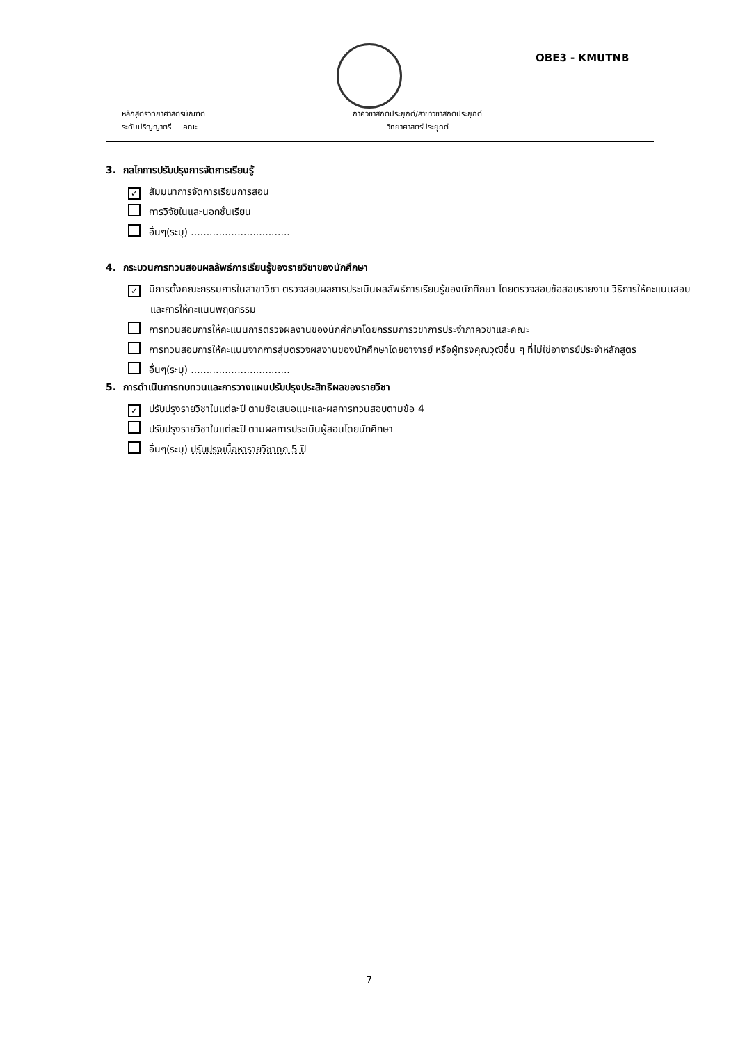OBE3 - KMUTNB
หลักสูตรวิทยาศาสตรบัณฑิต
ระดับปริญญาตรี คณะ
ภาควิชาสถิติประยุกต์/สาขาวิชาสถิติประยุกต์
วิทยาศาสตร์ประยุกต์
3. กลไกการปรับปรุงการจัดการเรียนรู้
✓ สัมมนาการจัดการเรียนการสอน
การวิจัยในและนอกชั้นเรียน
อื่นๆ(ระบุ) ................................
4. กระบวนการทวนสอบผลลัพธ์การเรียนรู้ของรายวิชาของนักศึกษา
✓ มีการตั้งคณะกรรมการในสาขาวิชา ตรวจสอบผลการประเมินผลลัพธ์การเรียนรู้ของนักศึกษา โดยตรวจสอบข้อสอบรายงาน วิธีการให้คะแนนสอบ และการให้คะแนนพฤติกรรม
การทวนสอบการให้คะแนนการตรวจผลงานของนักศึกษาโดยกรรมการวิชาการประจำภาควิชาและคณะ
การทวนสอบการให้คะแนนจากการสุ่มตรวจผลงานของนักศึกษาโดยอาจารย์ หรือผู้ทรงคุณวุฒิอื่น ๆ ที่ไม่ใช่อาจารย์ประจำหลักสูตร
อื่นๆ(ระบุ) ................................
5. การดำเนินการทบทวนและการวางแผนปรับปรุงประสิทธิผลของรายวิชา
✓ ปรับปรุงรายวิชาในแต่ละปี ตามข้อเสนอแนะและผลการทวนสอบตามข้อ 4
ปรับปรุงรายวิชาในแต่ละปี ตามผลการประเมินผู้สอนโดยนักศึกษา
อื่นๆ(ระบุ) ปรับปรุงเนื้อหารายวิชาทุก 5 ปี
7